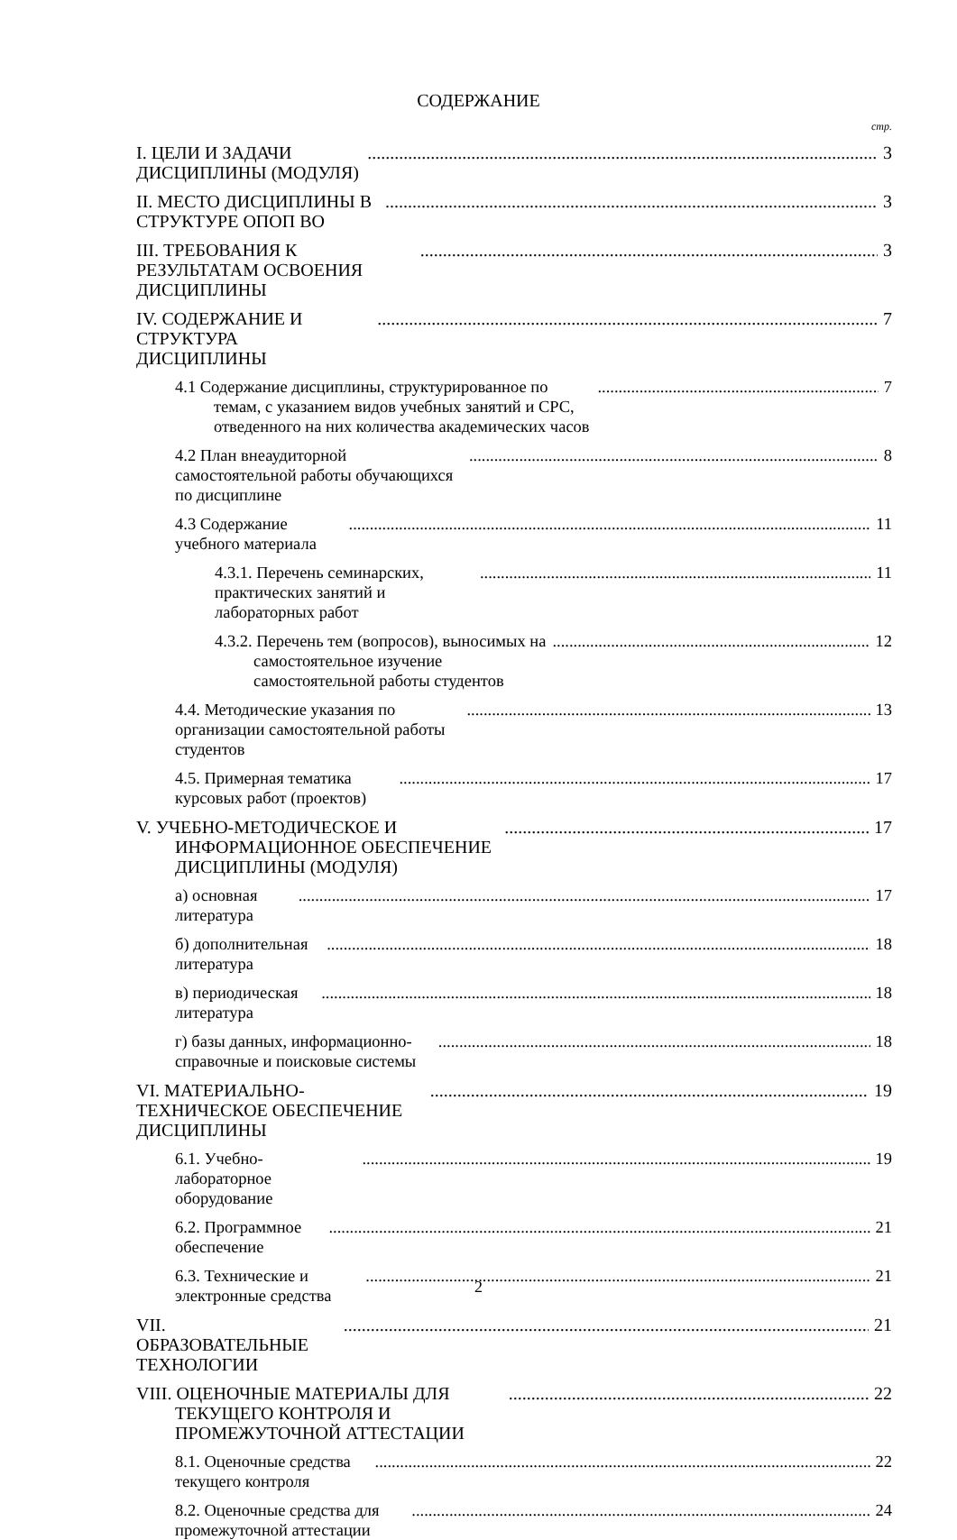СОДЕРЖАНИЕ
стр.
I. ЦЕЛИ И ЗАДАЧИ ДИСЦИПЛИНЫ (МОДУЛЯ) 3
II. МЕСТО ДИСЦИПЛИНЫ В СТРУКТУРЕ ОПОП ВО 3
III. ТРЕБОВАНИЯ К РЕЗУЛЬТАТАМ ОСВОЕНИЯ ДИСЦИПЛИНЫ 3
IV. СОДЕРЖАНИЕ И СТРУКТУРА ДИСЦИПЛИНЫ 7
4.1 Содержание дисциплины, структурированное по темам, с указанием видов учебных занятий и СРС, отведенного на них количества академических часов 7
4.2 План внеаудиторной самостоятельной работы обучающихся по дисциплине 8
4.3 Содержание учебного материала 11
4.3.1. Перечень семинарских, практических занятий и лабораторных работ 11
4.3.2. Перечень тем (вопросов), выносимых на самостоятельное изучение самостоятельной работы студентов 12
4.4. Методические указания по организации самостоятельной работы студентов 13
4.5. Примерная тематика курсовых работ (проектов) 17
V. УЧЕБНО-МЕТОДИЧЕСКОЕ И ИНФОРМАЦИОННОЕ ОБЕСПЕЧЕНИЕ ДИСЦИПЛИНЫ (МОДУЛЯ) 17
а) основная литература 17
б) дополнительная литература 18
в) периодическая литература 18
г) базы данных, информационно-справочные и поисковые системы 18
VI. МАТЕРИАЛЬНО-ТЕХНИЧЕСКОЕ ОБЕСПЕЧЕНИЕ ДИСЦИПЛИНЫ 19
6.1. Учебно-лабораторное оборудование 19
6.2. Программное обеспечение 21
6.3. Технические и электронные средства 21
VII. ОБРАЗОВАТЕЛЬНЫЕ ТЕХНОЛОГИИ 21
VIII. ОЦЕНОЧНЫЕ МАТЕРИАЛЫ ДЛЯ ТЕКУЩЕГО КОНТРОЛЯ И ПРОМЕЖУТОЧНОЙ АТТЕСТАЦИИ 22
8.1. Оценочные средства текущего контроля 22
8.2. Оценочные средства для промежуточной аттестации 24
2